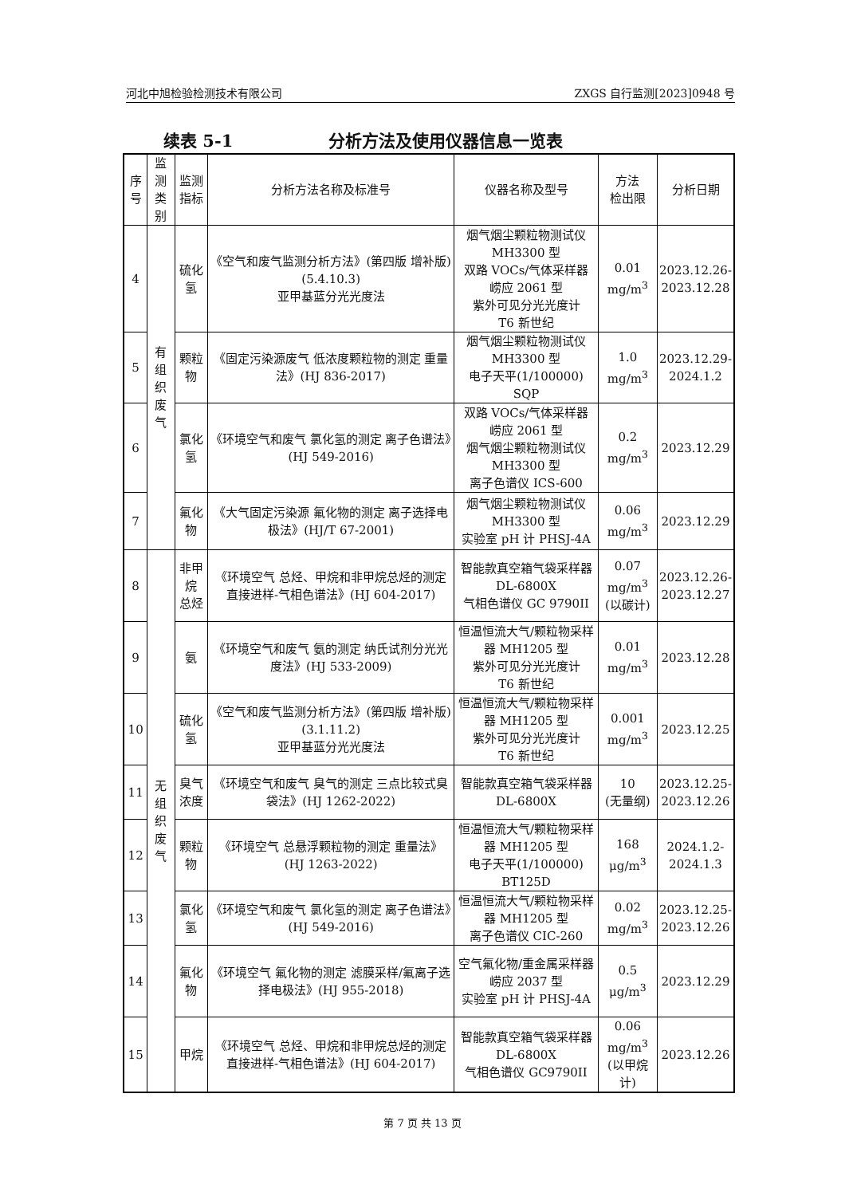河北中旭检验检测技术有限公司 ZXGS 自行监测[2023]0948 号
续表 5-1 分析方法及使用仪器信息一览表
| 序号 | 监测 类别 | 监测指标 | 分析方法名称及标准号 | 仪器名称及型号 | 方法 检出限 | 分析日期 |
| --- | --- | --- | --- | --- | --- | --- |
| 4 | 有组织 废气 | 硫化氢 | 《空气和废气监测分析方法》(第四版 增补版)(5.4.10.3) 亚甲基蓝分光光度法 | 烟气烟尘颗粒物测试仪 MH3300 型 双路 VOCs/气体采样器 崂应 2061 型 紫外可见分光光度计 T6 新世纪 | 0.01 mg/m<sup>3</sup> | 2023.12.26- 2023.12.28 |
| 5 | | 颗粒物 | 《固定污染源废气 低浓度颗粒物的测定 重量法》(HJ 836-2017) | 烟气烟尘颗粒物测试仪 MH3300 型 电子天平(1/100000) SQP | 1.0 mg/m<sup>3</sup> | 2023.12.29- 2024.1.2 |
| 6 | | 氯化氢 | 《环境空气和废气 氯化氢的测定 离子色谱法》(HJ 549-2016) | 双路 VOCs/气体采样器 崂应 2061 型 烟气烟尘颗粒物测试仪 MH3300 型 离子色谱仪 ICS-600 | 0.2 mg/m<sup>3</sup> | 2023.12.29 |
| 7 | | 氟化物 | 《大气固定污染源 氟化物的测定 离子选择电极法》(HJ/T 67-2001) | 烟气烟尘颗粒物测试仪 MH3300 型 实验室 pH 计 PHSJ-4A | 0.06 mg/m<sup>3</sup> | 2023.12.29 |
| 8 | 无组织 废气 | 非甲烷 总烃 | 《环境空气 总烃、甲烷和非甲烷总烃的测定 直接进样-气相色谱法》(HJ 604-2017) | 智能款真空箱气袋采样器 DL-6800X 气相色谱仪 GC 9790II | 0.07 mg/m<sup>3</sup> (以碳计) | 2023.12.26- 2023.12.27 |
| 9 | | 氨 | 《环境空气和废气 氨的测定 纳氏试剂分光光度法》(HJ 533-2009) | 恒温恒流大气/颗粒物采样器 MH1205 型 紫外可见分光光度计 T6 新世纪 | 0.01 mg/m<sup>3</sup> | 2023.12.28 |
| 10 | | 硫化氢 | 《空气和废气监测分析方法》(第四版 增补版)(3.1.11.2) 亚甲基蓝分光光度法 | 恒温恒流大气/颗粒物采样器 MH1205 型 紫外可见分光光度计 T6 新世纪 | 0.001 mg/m<sup>3</sup> | 2023.12.25 |
| 11 | | 臭气浓度 | 《环境空气和废气 臭气的测定 三点比较式臭袋法》(HJ 1262-2022) | 智能款真空箱气袋采样器 DL-6800X | 10 (无量纲) | 2023.12.25- 2023.12.26 |
| 12 | | 颗粒物 | 《环境空气 总悬浮颗粒物的测定 重量法》(HJ 1263-2022) | 恒温恒流大气/颗粒物采样器 MH1205 型 电子天平(1/100000) BT125D | 168 μg/m<sup>3</sup> | 2024.1.2- 2024.1.3 |
| 13 | | 氯化氢 | 《环境空气和废气 氯化氢的测定 离子色谱法》(HJ 549-2016) | 恒温恒流大气/颗粒物采样器 MH1205 型 离子色谱仪 CIC-260 | 0.02 mg/m<sup>3</sup> | 2023.12.25- 2023.12.26 |
| 14 | | 氟化物 | 《环境空气 氟化物的测定 滤膜采样/氟离子选择电极法》(HJ 955-2018) | 空气氟化物/重金属采样器 崂应 2037 型 实验室 pH 计 PHSJ-4A | 0.5 μg/m<sup>3</sup> | 2023.12.29 |
| 15 | | 甲烷 | 《环境空气 总烃、甲烷和非甲烷总烃的测定 直接进样-气相色谱法》(HJ 604-2017) | 智能款真空箱气袋采样器 DL-6800X 气相色谱仪 GC9790II | 0.06 mg/m<sup>3</sup> (以甲烷计) | 2023.12.26 |
第 7 页 共 13 页